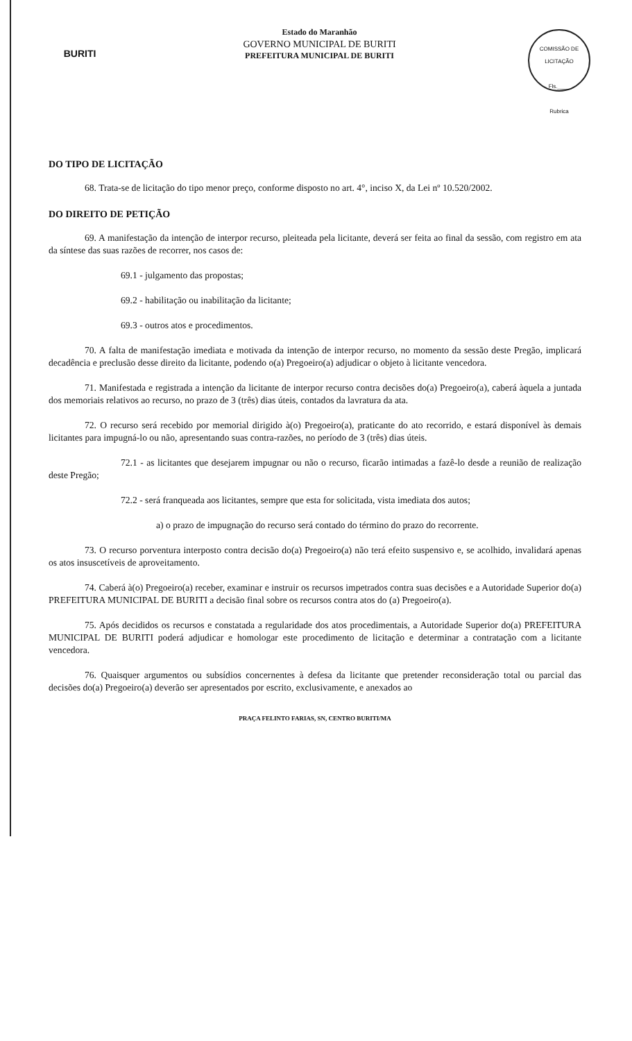BURITI
Estado do Maranhão
GOVERNO MUNICIPAL DE BURITI
PREFEITURA MUNICIPAL DE BURITI
COMISSÃO DE LICITAÇÃO
Fls.____
Rubrica
DO TIPO DE LICITAÇÃO
68. Trata-se de licitação do tipo menor preço, conforme disposto no art. 4°, inciso X, da Lei nº 10.520/2002.
DO DIREITO DE PETIÇÃO
69. A manifestação da intenção de interpor recurso, pleiteada pela licitante, deverá ser feita ao final da sessão, com registro em ata da síntese das suas razões de recorrer, nos casos de:
69.1 - julgamento das propostas;
69.2 - habilitação ou inabilitação da licitante;
69.3 - outros atos e procedimentos.
70. A falta de manifestação imediata e motivada da intenção de interpor recurso, no momento da sessão deste Pregão, implicará decadência e preclusão desse direito da licitante, podendo o(a) Pregoeiro(a) adjudicar o objeto à licitante vencedora.
71. Manifestada e registrada a intenção da licitante de interpor recurso contra decisões do(a) Pregoeiro(a), caberá àquela a juntada dos memoriais relativos ao recurso, no prazo de 3 (três) dias úteis, contados da lavratura da ata.
72. O recurso será recebido por memorial dirigido à(o) Pregoeiro(a), praticante do ato recorrido, e estará disponível às demais licitantes para impugná-lo ou não, apresentando suas contra-razões, no período de 3 (três) dias úteis.
72.1 - as licitantes que desejarem impugnar ou não o recurso, ficarão intimadas a fazê-lo desde a reunião de realização deste Pregão;
72.2 - será franqueada aos licitantes, sempre que esta for solicitada, vista imediata dos autos;
a) o prazo de impugnação do recurso será contado do término do prazo do recorrente.
73. O recurso porventura interposto contra decisão do(a) Pregoeiro(a) não terá efeito suspensivo e, se acolhido, invalidará apenas os atos insuscetíveis de aproveitamento.
74. Caberá à(o) Pregoeiro(a) receber, examinar e instruir os recursos impetrados contra suas decisões e a Autoridade Superior do(a) PREFEITURA MUNICIPAL DE BURITI a decisão final sobre os recursos contra atos do (a) Pregoeiro(a).
75. Após decididos os recursos e constatada a regularidade dos atos procedimentais, a Autoridade Superior do(a) PREFEITURA MUNICIPAL DE BURITI poderá adjudicar e homologar este procedimento de licitação e determinar a contratação com a licitante vencedora.
76. Quaisquer argumentos ou subsídios concernentes à defesa da licitante que pretender reconsideração total ou parcial das decisões do(a) Pregoeiro(a) deverão ser apresentados por escrito, exclusivamente, e anexados ao
PRAÇA FELINTO FARIAS, SN, CENTRO BURITI/MA